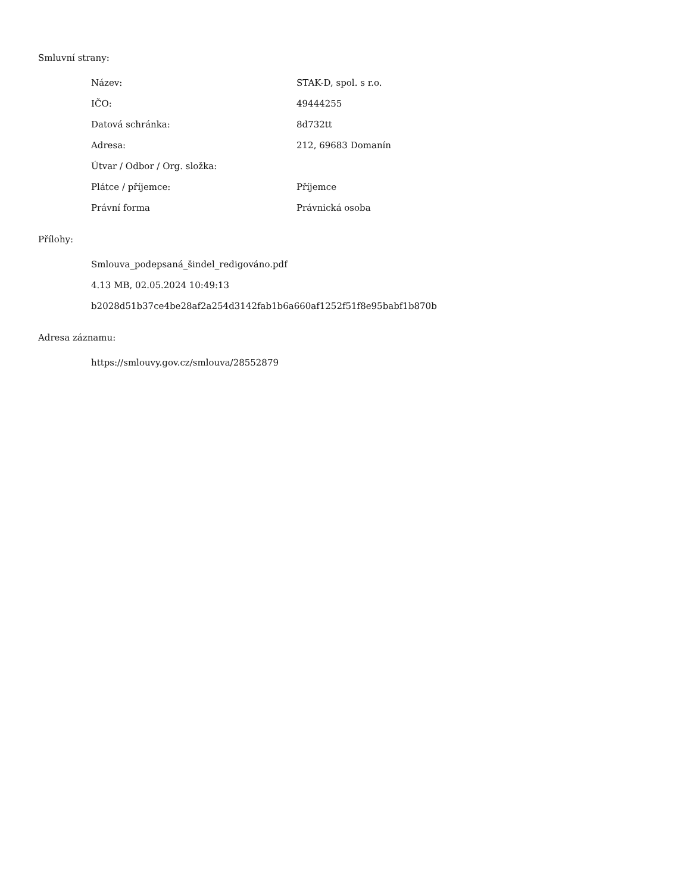Smluvní strany:
| Název: | STAK-D, spol. s r.o. |
| IČO: | 49444255 |
| Datová schránka: | 8d732tt |
| Adresa: | 212, 69683 Domanín |
| Útvar / Odbor / Org. složka: | |
| Plátce / příjemce: | Příjemce |
| Právní forma | Právnická osoba |
Přílohy:
Smlouva_podepsaná_šindel_redigováno.pdf
4.13 MB, 02.05.2024 10:49:13
b2028d51b37ce4be28af2a254d3142fab1b6a660af1252f51f8e95babf1b870b
Adresa záznamu:
https://smlouvy.gov.cz/smlouva/28552879